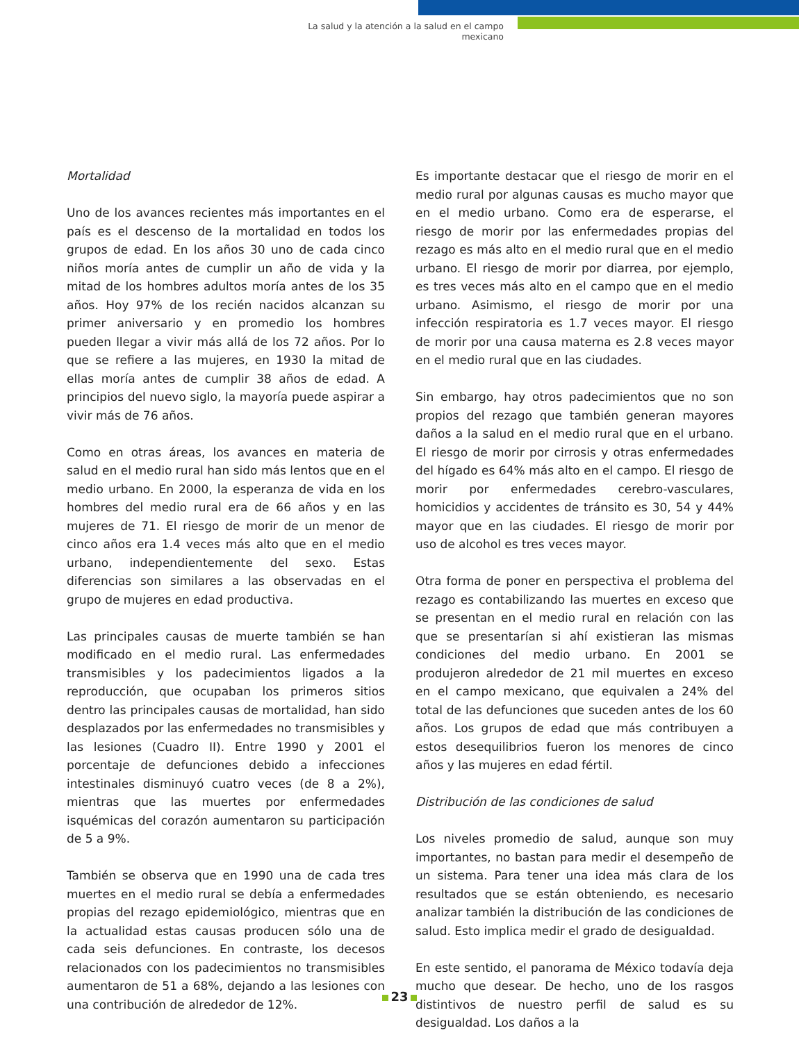La salud y la atención a la salud en el campo mexicano
Mortalidad
Uno de los avances recientes más importantes en el país es el descenso de la mortalidad en todos los grupos de edad. En los años 30 uno de cada cinco niños moría antes de cumplir un año de vida y la mitad de los hombres adultos moría antes de los 35 años. Hoy 97% de los recién nacidos alcanzan su primer aniversario y en promedio los hombres pueden llegar a vivir más allá de los 72 años. Por lo que se refiere a las mujeres, en 1930 la mitad de ellas moría antes de cumplir 38 años de edad. A principios del nuevo siglo, la mayoría puede aspirar a vivir más de 76 años.
Como en otras áreas, los avances en materia de salud en el medio rural han sido más lentos que en el medio urbano. En 2000, la esperanza de vida en los hombres del medio rural era de 66 años y en las mujeres de 71. El riesgo de morir de un menor de cinco años era 1.4 veces más alto que en el medio urbano, independientemente del sexo. Estas diferencias son similares a las observadas en el grupo de mujeres en edad productiva.
Las principales causas de muerte también se han modificado en el medio rural. Las enfermedades transmisibles y los padecimientos ligados a la reproducción, que ocupaban los primeros sitios dentro las principales causas de mortalidad, han sido desplazados por las enfermedades no transmisibles y las lesiones (Cuadro II). Entre 1990 y 2001 el porcentaje de defunciones debido a infecciones intestinales disminuyó cuatro veces (de 8 a 2%), mientras que las muertes por enfermedades isquémicas del corazón aumentaron su participación de 5 a 9%.
También se observa que en 1990 una de cada tres muertes en el medio rural se debía a enfermedades propias del rezago epidemiológico, mientras que en la actualidad estas causas producen sólo una de cada seis defunciones. En contraste, los decesos relacionados con los padecimientos no transmisibles aumentaron de 51 a 68%, dejando a las lesiones con una contribución de alrededor de 12%.
Es importante destacar que el riesgo de morir en el medio rural por algunas causas es mucho mayor que en el medio urbano. Como era de esperarse, el riesgo de morir por las enfermedades propias del rezago es más alto en el medio rural que en el medio urbano. El riesgo de morir por diarrea, por ejemplo, es tres veces más alto en el campo que en el medio urbano. Asimismo, el riesgo de morir por una infección respiratoria es 1.7 veces mayor. El riesgo de morir por una causa materna es 2.8 veces mayor en el medio rural que en las ciudades.
Sin embargo, hay otros padecimientos que no son propios del rezago que también generan mayores daños a la salud en el medio rural que en el urbano. El riesgo de morir por cirrosis y otras enfermedades del hígado es 64% más alto en el campo. El riesgo de morir por enfermedades cerebro-vasculares, homicidios y accidentes de tránsito es 30, 54 y 44% mayor que en las ciudades. El riesgo de morir por uso de alcohol es tres veces mayor.
Otra forma de poner en perspectiva el problema del rezago es contabilizando las muertes en exceso que se presentan en el medio rural en relación con las que se presentarían si ahí existieran las mismas condiciones del medio urbano. En 2001 se produjeron alrededor de 21 mil muertes en exceso en el campo mexicano, que equivalen a 24% del total de las defunciones que suceden antes de los 60 años. Los grupos de edad que más contribuyen a estos desequilibrios fueron los menores de cinco años y las mujeres en edad fértil.
Distribución de las condiciones de salud
Los niveles promedio de salud, aunque son muy importantes, no bastan para medir el desempeño de un sistema. Para tener una idea más clara de los resultados que se están obteniendo, es necesario analizar también la distribución de las condiciones de salud. Esto implica medir el grado de desigualdad.
En este sentido, el panorama de México todavía deja mucho que desear. De hecho, uno de los rasgos distintivos de nuestro perfil de salud es su desigualdad. Los daños a la
23